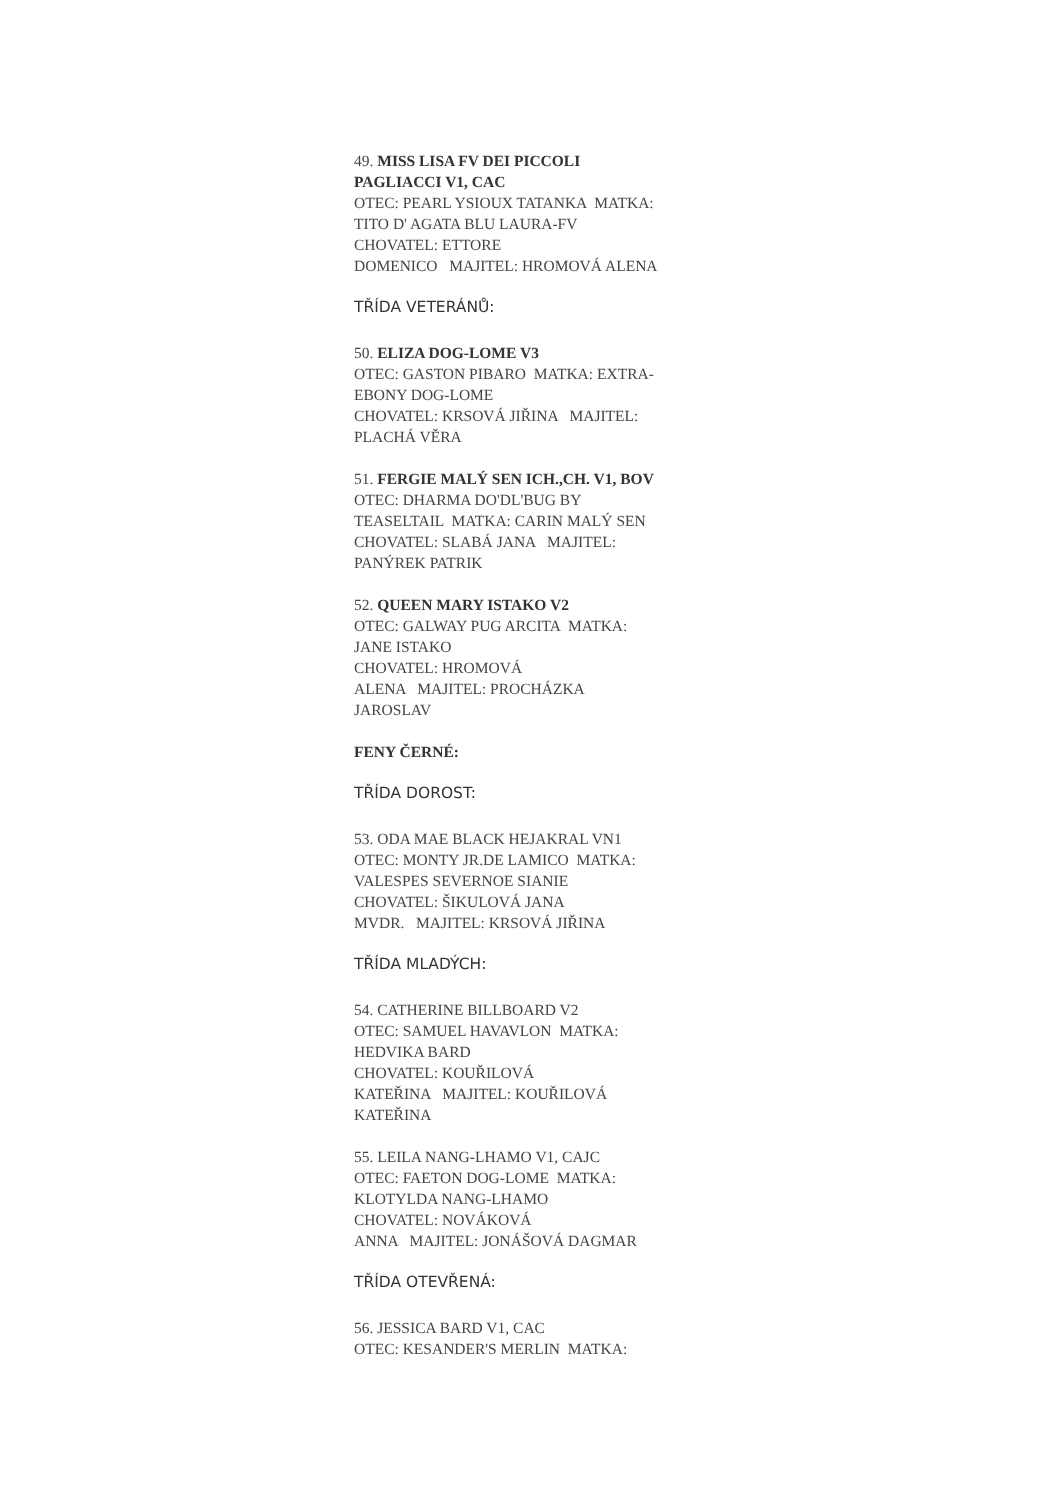49. MISS LISA FV DEI PICCOLI
PAGLIACCI V1, CAC
OTEC: PEARL YSIOUX TATANKA MATKA:
TITO D' AGATA BLU LAURA-FV
CHOVATEL: ETTORE
DOMENICO MAJITEL: HROMOVÁ ALENA
TŘÍDA VETERÁNŮ:
50. ELIZA DOG-LOME V3
OTEC: GASTON PIBARO MATKA: EXTRA-
EBONY DOG-LOME
CHOVATEL: KRSOVÁ JIŘINA MAJITEL:
PLACHÁ VĚRA
51. FERGIE MALÝ SEN ICH.,CH. V1, BOV
OTEC: DHARMA DO'DL'BUG BY
TEASELTAIL MATKA: CARIN MALÝ SEN
CHOVATEL: SLABÁ JANA MAJITEL:
PANÝREK PATRIK
52. QUEEN MARY ISTAKO V2
OTEC: GALWAY PUG ARCITA MATKA:
JANE ISTAKO
CHOVATEL: HROMOVÁ
ALENA MAJITEL: PROCHÁZKA
JAROSLAV
FENY ČERNÉ:
TŘÍDA DOROST:
53. ODA MAE BLACK HEJAKRAL VN1
OTEC: MONTY JR.DE LAMICO MATKA:
VALESPES SEVERNOE SIANIE
CHOVATEL: ŠIKULOVÁ JANA
MVDR. MAJITEL: KRSOVÁ JIŘINA
TŘÍDA MLADÝCH:
54. CATHERINE BILLBOARD V2
OTEC: SAMUEL HAVAVLON MATKA:
HEDVIKA BARD
CHOVATEL: KOUŘILOVÁ
KATEŘINA MAJITEL: KOUŘILOVÁ
KATEŘINA
55. LEILA NANG-LHAMO V1, CAJC
OTEC: FAETON DOG-LOME MATKA:
KLOTYLDA NANG-LHAMO
CHOVATEL: NOVÁKOVÁ
ANNA MAJITEL: JONÁŠOVÁ DAGMAR
TŘÍDA OTEVŘENÁ:
56. JESSICA BARD V1, CAC
OTEC: KESANDER'S MERLIN MATKA: